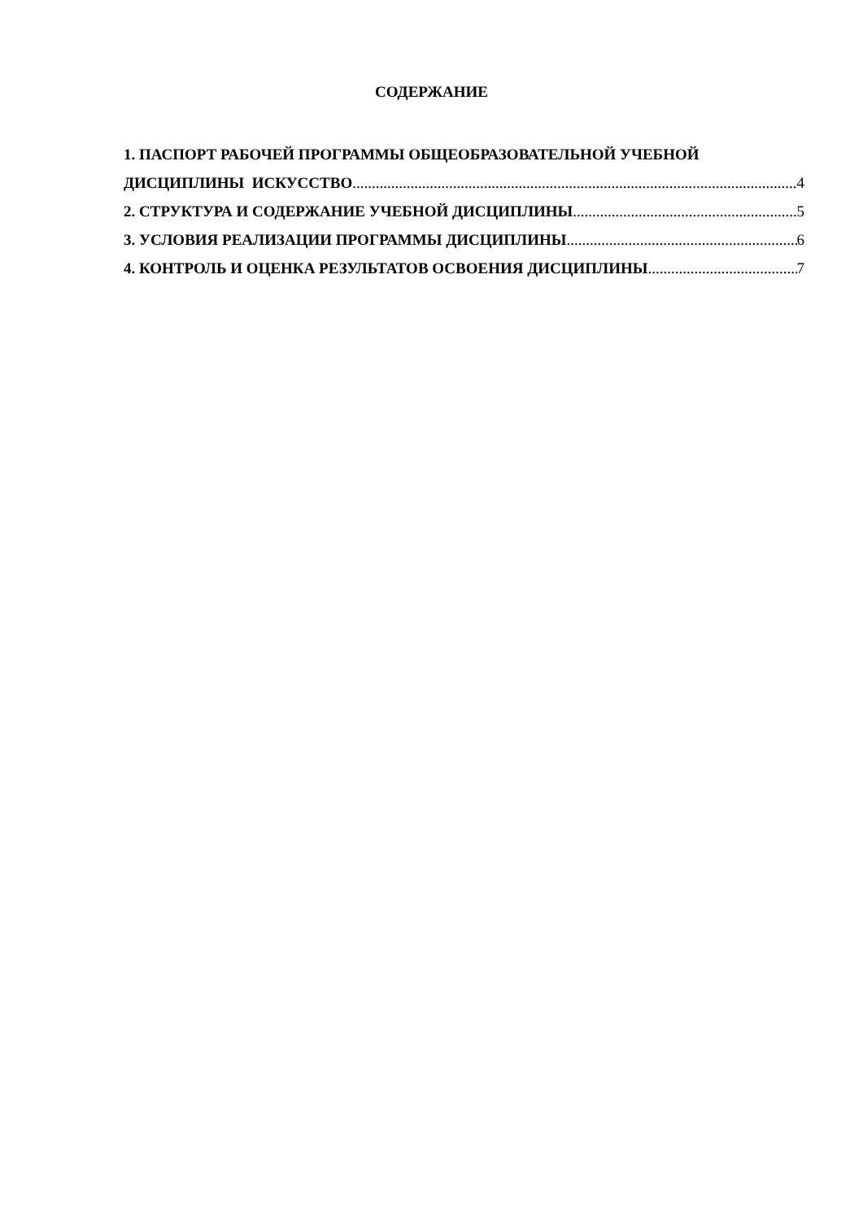СОДЕРЖАНИЕ
1. ПАСПОРТ РАБОЧЕЙ ПРОГРАММЫ ОБЩЕОБРАЗОВАТЕЛЬНОЙ УЧЕБНОЙ
ДИСЦИПЛИНЫ ИСКУССТВО 4
2. СТРУКТУРА И СОДЕРЖАНИЕ УЧЕБНОЙ ДИСЦИПЛИНЫ 5
3. УСЛОВИЯ РЕАЛИЗАЦИИ ПРОГРАММЫ ДИСЦИПЛИНЫ 6
4. КОНТРОЛЬ И ОЦЕНКА РЕЗУЛЬТАТОВ ОСВОЕНИЯ ДИСЦИПЛИНЫ 7